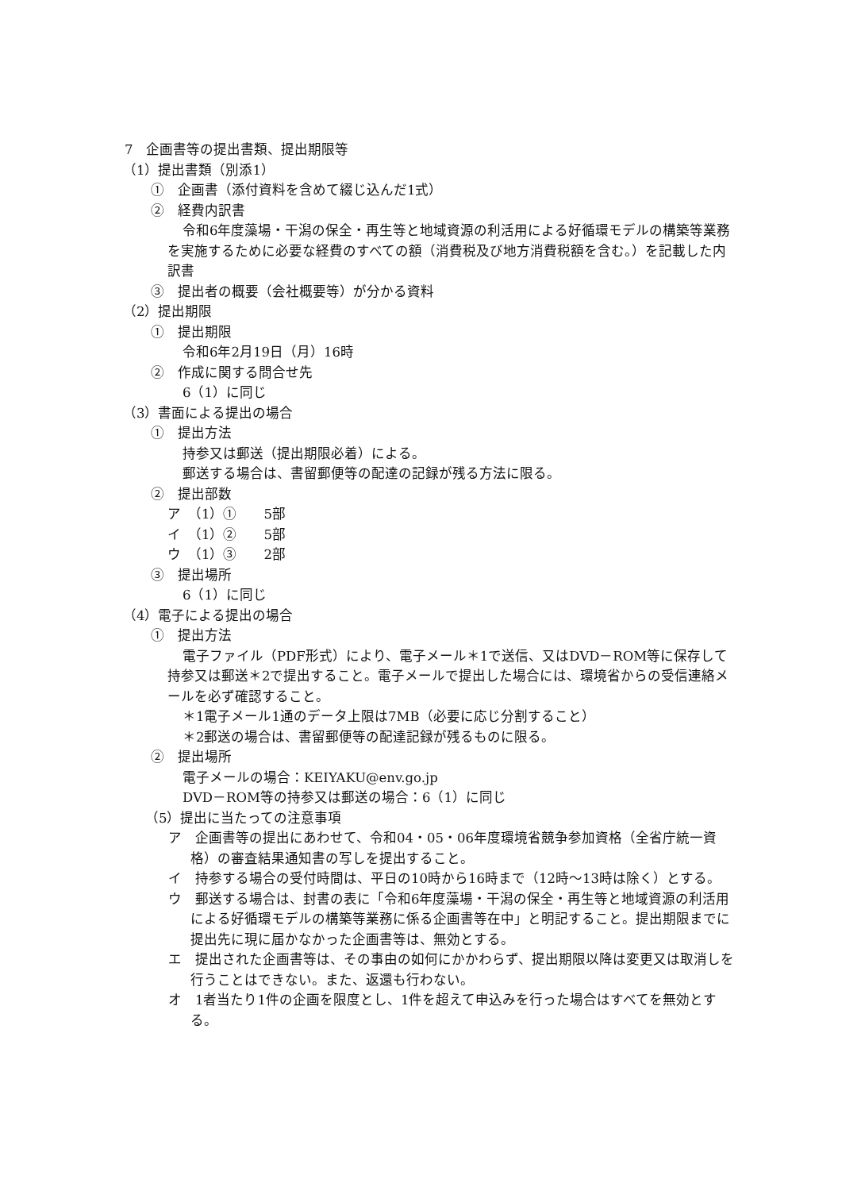7　企画書等の提出書類、提出期限等
（1）提出書類（別添1）
①　企画書（添付資料を含めて綴じ込んだ1式）
②　経費内訳書
令和6年度藻場・干潟の保全・再生等と地域資源の利活用による好循環モデルの構築等業務を実施するために必要な経費のすべての額（消費税及び地方消費税額を含む。）を記載した内訳書
③　提出者の概要（会社概要等）が分かる資料
（2）提出期限
①　提出期限
令和6年2月19日（月）16時
②　作成に関する問合せ先
6（1）に同じ
（3）書面による提出の場合
①　提出方法
持参又は郵送（提出期限必着）による。
郵送する場合は、書留郵便等の配達の記録が残る方法に限る。
②　提出部数
ア　（1）①　　5部
イ　（1）②　　5部
ウ　（1）③　　2部
③　提出場所
6（1）に同じ
（4）電子による提出の場合
①　提出方法
電子ファイル（PDF形式）により、電子メール＊1で送信、又はDVD－ROM等に保存して持参又は郵送＊2で提出すること。電子メールで提出した場合には、環境省からの受信連絡メールを必ず確認すること。
＊1電子メール1通のデータ上限は7MB（必要に応じ分割すること）
＊2郵送の場合は、書留郵便等の配達記録が残るものに限る。
②　提出場所
電子メールの場合：KEIYAKU@env.go.jp
DVD－ROM等の持参又は郵送の場合：6（1）に同じ
（5）提出に当たっての注意事項
ア　企画書等の提出にあわせて、令和04・05・06年度環境省競争参加資格（全省庁統一資格）の審査結果通知書の写しを提出すること。
イ　持参する場合の受付時間は、平日の10時から16時まで（12時～13時は除く）とする。
ウ　郵送する場合は、封書の表に「令和6年度藻場・干潟の保全・再生等と地域資源の利活用による好循環モデルの構築等業務に係る企画書等在中」と明記すること。提出期限までに提出先に現に届かなかった企画書等は、無効とする。
エ　提出された企画書等は、その事由の如何にかかわらず、提出期限以降は変更又は取消しを行うことはできない。また、返還も行わない。
オ　1者当たり1件の企画を限度とし、1件を超えて申込みを行った場合はすべてを無効とする。